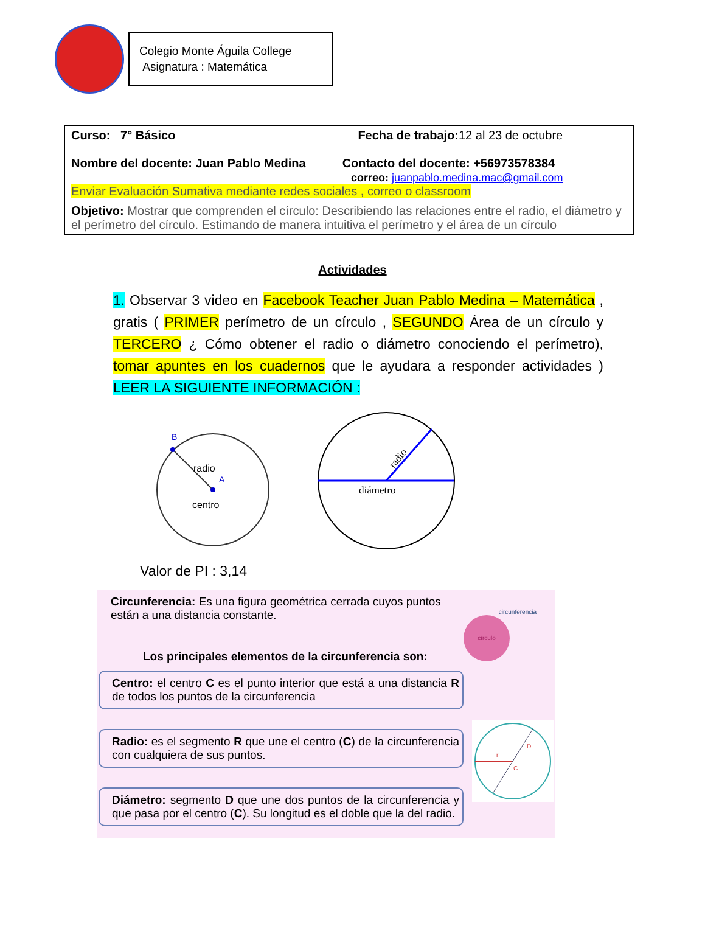Colegio Monte Águila College
Asignatura : Matemática
| Curso: 7° Básico Fecha de trabajo: 12 al 23 de octubre Nombre del docente: Juan Pablo Medina Contacto del docente: +56973578384 correo: juanpablo.medina.mac@gmail.com Enviar Evaluación Sumativa mediante redes sociales , correo o classroom |
| Objetivo: Mostrar que comprenden el círculo: Describiendo las relaciones entre el radio, el diámetro y el perímetro del círculo. Estimando de manera intuitiva el perímetro y el área de un círculo |
Actividades
1. Observar 3 video en Facebook Teacher Juan Pablo Medina – Matemática , gratis ( PRIMER perímetro de un círculo , SEGUNDO Área de un círculo y TERCERO ¿ Cómo obtener el radio o diámetro conociendo el perímetro), tomar apuntes en los cuadernos que le ayudara a responder actividades ) LEER LA SIGUIENTE INFORMACIÓN :
B
radio
A
centro
diámetro
radio
Valor de PI : 3,14
Circunferencia: Es una figura geométrica cerrada cuyos puntos están a una distancia constante.
circunferencia
círculo
Los principales elementos de la circunferencia son:
Centro: el centro C es el punto interior que está a una distancia R de todos los puntos de la circunferencia
Radio: es el segmento R que une el centro (C) de la circunferencia con cualquiera de sus puntos.
Diámetro: segmento D que une dos puntos de la circunferencia y que pasa por el centro (C). Su longitud es el doble que la del radio.
r
D
C